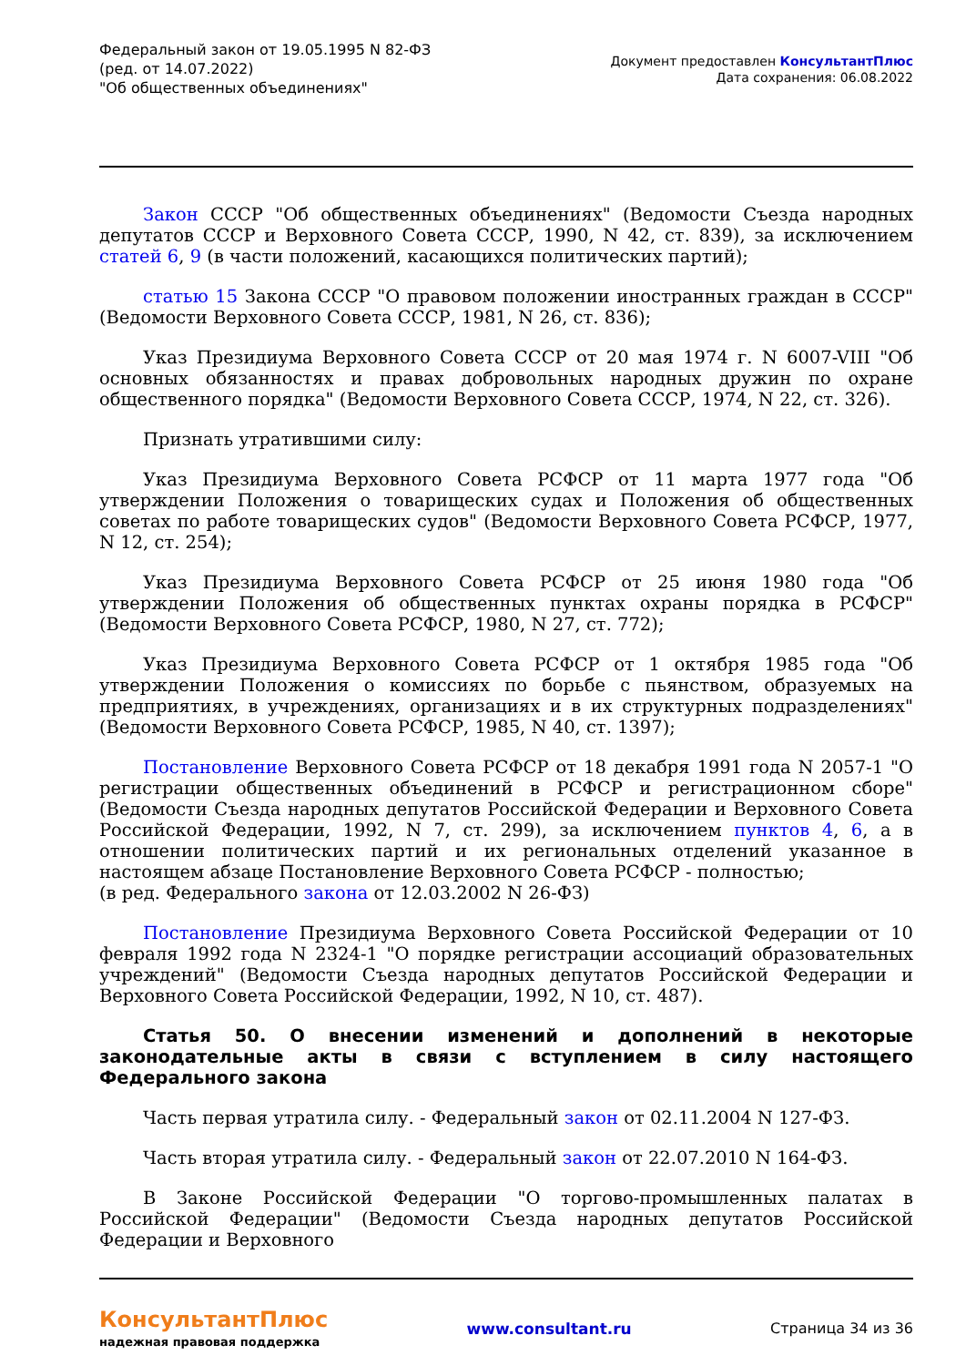Федеральный закон от 19.05.1995 N 82-ФЗ
(ред. от 14.07.2022)
"Об общественных объединениях"
Документ предоставлен КонсультантПлюс
Дата сохранения: 06.08.2022
Закон СССР "Об общественных объединениях" (Ведомости Съезда народных депутатов СССР и Верховного Совета СССР, 1990, N 42, ст. 839), за исключением статей 6, 9 (в части положений, касающихся политических партий);
статью 15 Закона СССР "О правовом положении иностранных граждан в СССР" (Ведомости Верховного Совета СССР, 1981, N 26, ст. 836);
Указ Президиума Верховного Совета СССР от 20 мая 1974 г. N 6007-VIII "Об основных обязанностях и правах добровольных народных дружин по охране общественного порядка" (Ведомости Верховного Совета СССР, 1974, N 22, ст. 326).
Признать утратившими силу:
Указ Президиума Верховного Совета РСФСР от 11 марта 1977 года "Об утверждении Положения о товарищеских судах и Положения об общественных советах по работе товарищеских судов" (Ведомости Верховного Совета РСФСР, 1977, N 12, ст. 254);
Указ Президиума Верховного Совета РСФСР от 25 июня 1980 года "Об утверждении Положения об общественных пунктах охраны порядка в РСФСР" (Ведомости Верховного Совета РСФСР, 1980, N 27, ст. 772);
Указ Президиума Верховного Совета РСФСР от 1 октября 1985 года "Об утверждении Положения о комиссиях по борьбе с пьянством, образуемых на предприятиях, в учреждениях, организациях и в их структурных подразделениях" (Ведомости Верховного Совета РСФСР, 1985, N 40, ст. 1397);
Постановление Верховного Совета РСФСР от 18 декабря 1991 года N 2057-1 "О регистрации общественных объединений в РСФСР и регистрационном сборе" (Ведомости Съезда народных депутатов Российской Федерации и Верховного Совета Российской Федерации, 1992, N 7, ст. 299), за исключением пунктов 4, 6, а в отношении политических партий и их региональных отделений указанное в настоящем абзаце Постановление Верховного Совета РСФСР - полностью;
(в ред. Федерального закона от 12.03.2002 N 26-ФЗ)
Постановление Президиума Верховного Совета Российской Федерации от 10 февраля 1992 года N 2324-1 "О порядке регистрации ассоциаций образовательных учреждений" (Ведомости Съезда народных депутатов Российской Федерации и Верховного Совета Российской Федерации, 1992, N 10, ст. 487).
Статья 50. О внесении изменений и дополнений в некоторые законодательные акты в связи с вступлением в силу настоящего Федерального закона
Часть первая утратила силу. - Федеральный закон от 02.11.2004 N 127-ФЗ.
Часть вторая утратила силу. - Федеральный закон от 22.07.2010 N 164-ФЗ.
В Законе Российской Федерации "О торгово-промышленных палатах в Российской Федерации" (Ведомости Съезда народных депутатов Российской Федерации и Верховного
КонсультантПлюс
надежная правовая поддержка
www.consultant.ru Страница 34 из 36